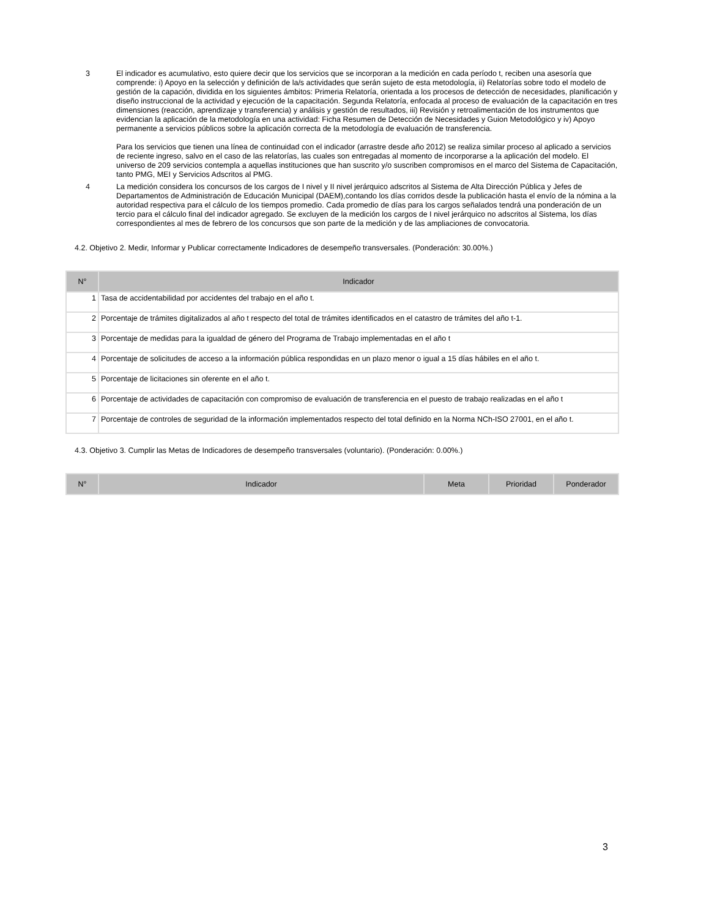3 El indicador es acumulativo, esto quiere decir que los servicios que se incorporan a la medición en cada período t, reciben una asesoría que comprende: i) Apoyo en la selección y definición de la/s actividades que serán sujeto de esta metodología, ii) Relatorías sobre todo el modelo de gestión de la capación, dividida en los siguientes ámbitos: Primeria Relatoría, orientada a los procesos de detección de necesidades, planificación y diseño instruccional de la actividad y ejecución de la capacitación. Segunda Relatoría, enfocada al proceso de evaluación de la capacitación en tres dimensiones (reacción, aprendizaje y transferencia) y análisis y gestión de resultados, iii) Revisión y retroalimentación de los instrumentos que evidencian la aplicación de la metodología en una actividad: Ficha Resumen de Detección de Necesidades y Guion Metodológico y iv) Apoyo permanente a servicios públicos sobre la aplicación correcta de la metodología de evaluación de transferencia.
Para los servicios que tienen una línea de continuidad con el indicador (arrastre desde año 2012) se realiza similar proceso al aplicado a servicios de reciente ingreso, salvo en el caso de las relatorías, las cuales son entregadas al momento de incorporarse a la aplicación del modelo. El universo de 209 servicios contempla a aquellas instituciones que han suscrito y/o suscriben compromisos en el marco del Sistema de Capacitación, tanto PMG, MEI y Servicios Adscritos al PMG.
4 La medición considera los concursos de los cargos de I nivel y II nivel jerárquico adscritos al Sistema de Alta Dirección Pública y Jefes de Departamentos de Administración de Educación Municipal (DAEM),contando los días corridos desde la publicación hasta el envío de la nómina a la autoridad respectiva para el cálculo de los tiempos promedio. Cada promedio de días para los cargos señalados tendrá una ponderación de un tercio para el cálculo final del indicador agregado. Se excluyen de la medición los cargos de I nivel jerárquico no adscritos al Sistema, los días correspondientes al mes de febrero de los concursos que son parte de la medición y de las ampliaciones de convocatoria.
4.2. Objetivo 2. Medir, Informar y Publicar correctamente Indicadores de desempeño transversales. (Ponderación: 30.00%.)
| N° | Indicador |
| --- | --- |
| 1 | Tasa de accidentabilidad por accidentes del trabajo en el año t. |
| 2 | Porcentaje de trámites digitalizados al año t respecto del total de trámites identificados en el catastro de trámites del año t-1. |
| 3 | Porcentaje de medidas para la igualdad de género del Programa de Trabajo implementadas en el año t |
| 4 | Porcentaje de solicitudes de acceso a la información pública respondidas en un plazo menor o igual a 15 días hábiles en el año t. |
| 5 | Porcentaje de licitaciones sin oferente en el año t. |
| 6 | Porcentaje de actividades de capacitación con compromiso de evaluación de transferencia en el puesto de trabajo realizadas en el año t |
| 7 | Porcentaje de controles de seguridad de la información implementados respecto del total definido en la Norma NCh-ISO 27001, en el año t. |
4.3. Objetivo 3. Cumplir las Metas de Indicadores de desempeño transversales (voluntario). (Ponderación: 0.00%.)
| N° | Indicador | Meta | Prioridad | Ponderador |
| --- | --- | --- | --- | --- |
3